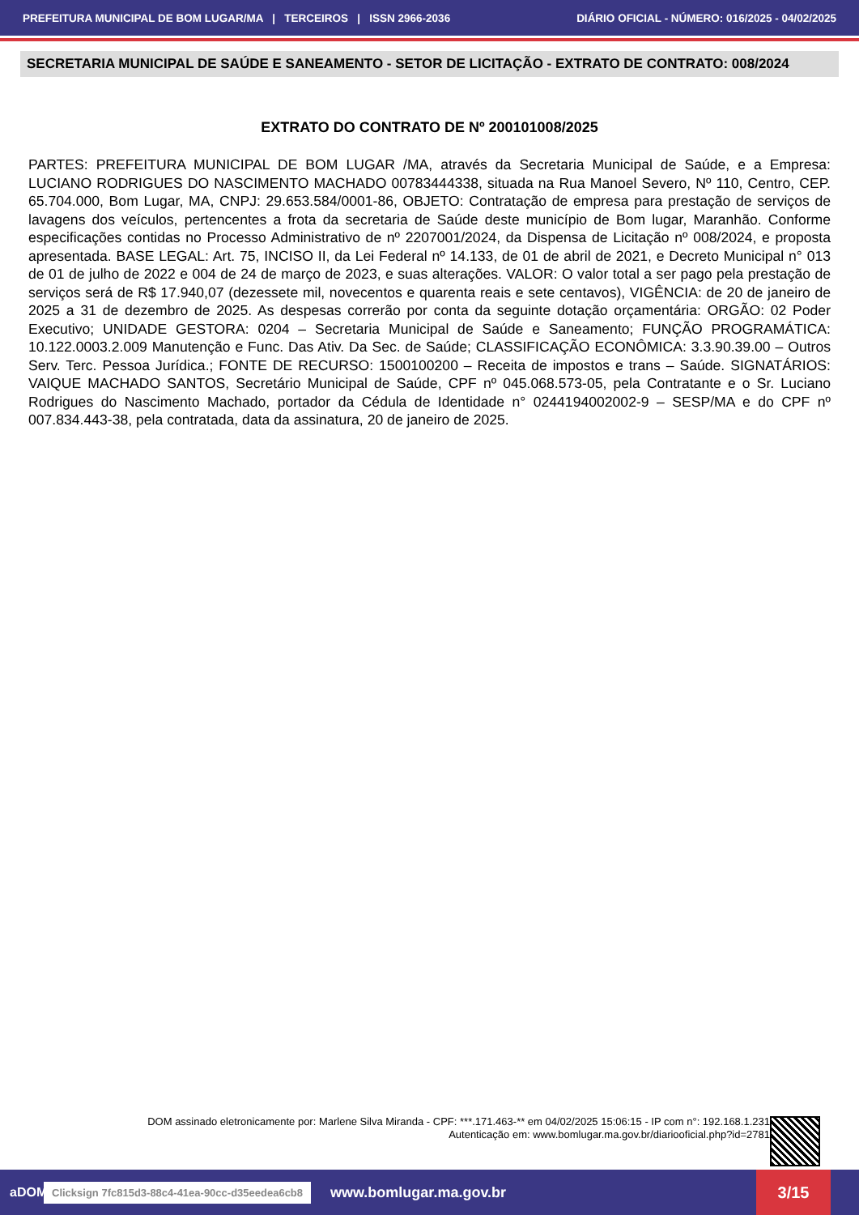PREFEITURA MUNICIPAL DE BOM LUGAR/MA | TERCEIROS | ISSN 2966-2036 DIÁRIO OFICIAL - NÚMERO: 016/2025 - 04/02/2025
SECRETARIA MUNICIPAL DE SAÚDE E SANEAMENTO - SETOR DE LICITAÇÃO - EXTRATO DE CONTRATO: 008/2024
EXTRATO DO CONTRATO DE Nº 200101008/2025
PARTES: PREFEITURA MUNICIPAL DE BOM LUGAR /MA, através da Secretaria Municipal de Saúde, e a Empresa: LUCIANO RODRIGUES DO NASCIMENTO MACHADO 00783444338, situada na Rua Manoel Severo, Nº 110, Centro, CEP. 65.704.000, Bom Lugar, MA, CNPJ: 29.653.584/0001-86, OBJETO: Contratação de empresa para prestação de serviços de lavagens dos veículos, pertencentes a frota da secretaria de Saúde deste município de Bom lugar, Maranhão. Conforme especificações contidas no Processo Administrativo de nº 2207001/2024, da Dispensa de Licitação nº 008/2024, e proposta apresentada. BASE LEGAL: Art. 75, INCISO II, da Lei Federal nº 14.133, de 01 de abril de 2021, e Decreto Municipal n° 013 de 01 de julho de 2022 e 004 de 24 de março de 2023, e suas alterações. VALOR: O valor total a ser pago pela prestação de serviços será de R$ 17.940,07 (dezessete mil, novecentos e quarenta reais e sete centavos), VIGÊNCIA: de 20 de janeiro de 2025 a 31 de dezembro de 2025. As despesas correrão por conta da seguinte dotação orçamentária: ORGÃO: 02 Poder Executivo; UNIDADE GESTORA: 0204 – Secretaria Municipal de Saúde e Saneamento; FUNÇÃO PROGRAMÁTICA: 10.122.0003.2.009 Manutenção e Func. Das Ativ. Da Sec. de Saúde; CLASSIFICAÇÃO ECONÔMICA: 3.3.90.39.00 – Outros Serv. Terc. Pessoa Jurídica.; FONTE DE RECURSO: 1500100200 – Receita de impostos e trans – Saúde. SIGNATÁRIOS: VAIQUE MACHADO SANTOS, Secretário Municipal de Saúde, CPF nº 045.068.573-05, pela Contratante e o Sr. Luciano Rodrigues do Nascimento Machado, portador da Cédula de Identidade n° 0244194002002-9 – SESP/MA e do CPF nº 007.834.443-38, pela contratada, data da assinatura, 20 de janeiro de 2025.
DOM assinado eletronicamente por: Marlene Silva Miranda - CPF: ***.171.463-** em 04/02/2025 15:06:15 - IP com n°: 192.168.1.231
Autenticação em: www.bomlugar.ma.gov.br/diariooficial.php?id=2781
aDOM Clicksign 7fc815d3-88c4-41ea-90cc-d35eedea6cb8 www.bomlugar.ma.gov.br 3/15